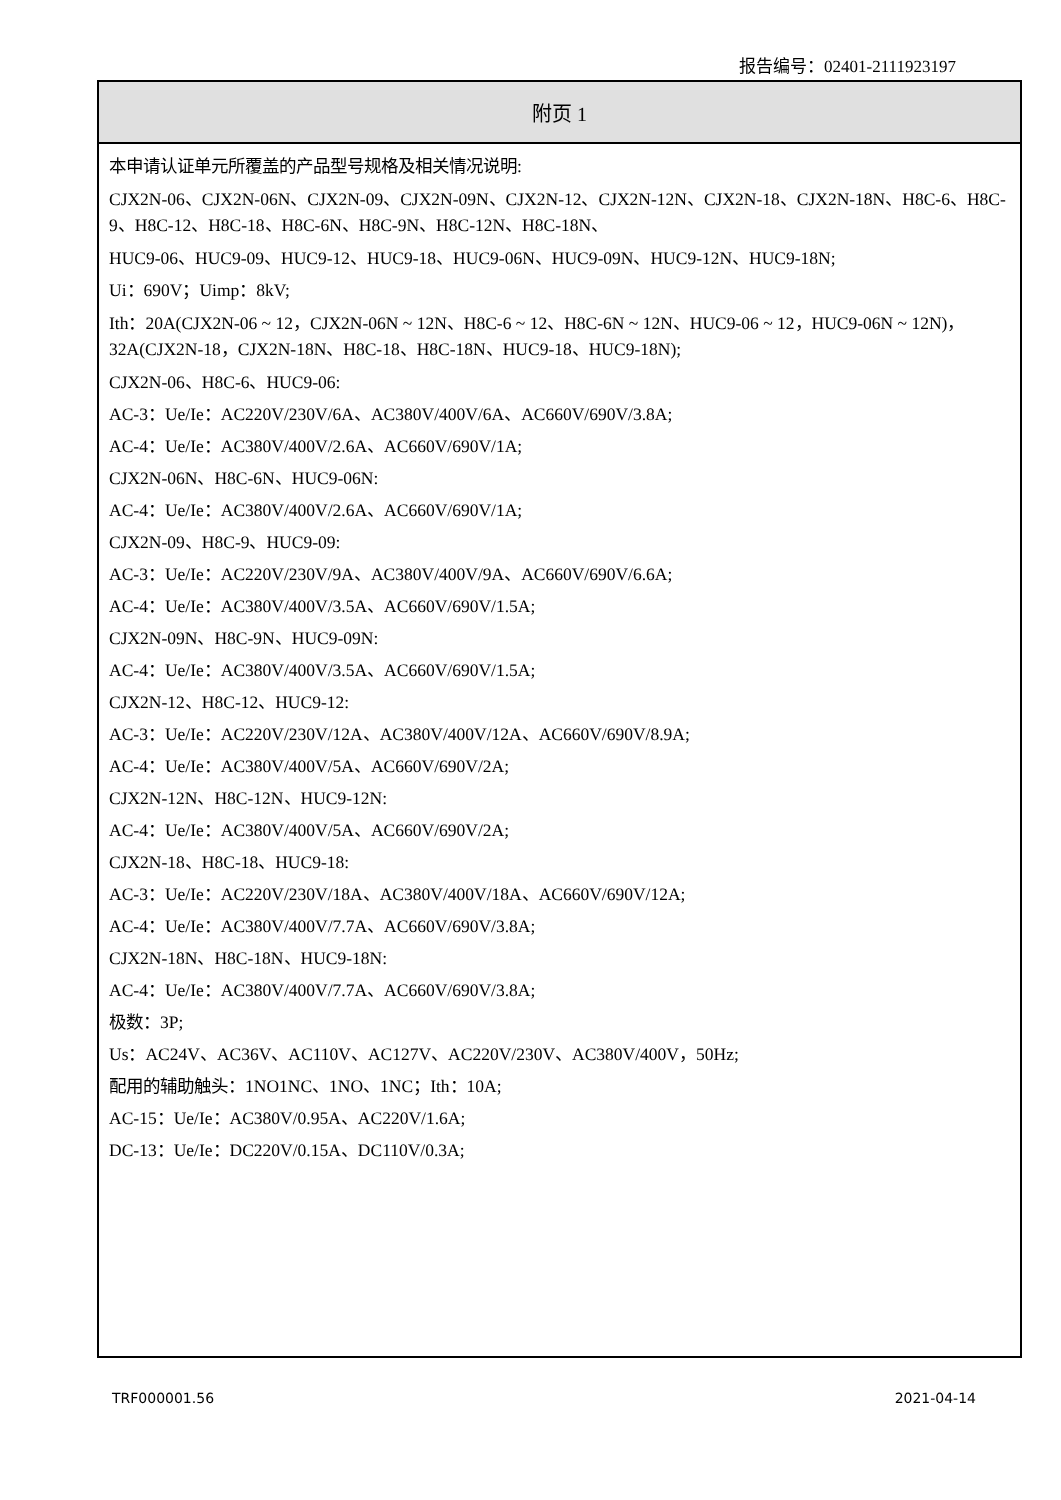报告编号：02401-2111923197
| 附页 1 |
| --- |
| 本申请认证单元所覆盖的产品型号规格及相关情况说明: CJX2N-06、CJX2N-06N、CJX2N-09、CJX2N-09N、CJX2N-12、CJX2N-12N、CJX2N-18、CJX2N-18N、H8C-6、H8C-9、H8C-12、H8C-18、H8C-6N、H8C-9N、H8C-12N、H8C-18N、 HUC9-06、HUC9-09、HUC9-12、HUC9-18、HUC9-06N、HUC9-09N、HUC9-12N、HUC9-18N; Ui：690V；Uimp：8kV; Ith：20A(CJX2N-06 ~ 12，CJX2N-06N ~ 12N、H8C-6 ~ 12、H8C-6N ~ 12N、HUC9-06 ~ 12，HUC9-06N ~ 12N)，32A(CJX2N-18，CJX2N-18N、H8C-18、H8C-18N、HUC9-18、HUC9-18N); CJX2N-06、H8C-6、HUC9-06: AC-3：Ue/Ie：AC220V/230V/6A、AC380V/400V/6A、AC660V/690V/3.8A; AC-4：Ue/Ie：AC380V/400V/2.6A、AC660V/690V/1A; CJX2N-06N、H8C-6N、HUC9-06N: AC-4：Ue/Ie：AC380V/400V/2.6A、AC660V/690V/1A; CJX2N-09、H8C-9、HUC9-09: AC-3：Ue/Ie：AC220V/230V/9A、AC380V/400V/9A、AC660V/690V/6.6A; AC-4：Ue/Ie：AC380V/400V/3.5A、AC660V/690V/1.5A; CJX2N-09N、H8C-9N、HUC9-09N: AC-4：Ue/Ie：AC380V/400V/3.5A、AC660V/690V/1.5A; CJX2N-12、H8C-12、HUC9-12: AC-3：Ue/Ie：AC220V/230V/12A、AC380V/400V/12A、AC660V/690V/8.9A; AC-4：Ue/Ie：AC380V/400V/5A、AC660V/690V/2A; CJX2N-12N、H8C-12N、HUC9-12N: AC-4：Ue/Ie：AC380V/400V/5A、AC660V/690V/2A; CJX2N-18、H8C-18、HUC9-18: AC-3：Ue/Ie：AC220V/230V/18A、AC380V/400V/18A、AC660V/690V/12A; AC-4：Ue/Ie：AC380V/400V/7.7A、AC660V/690V/3.8A; CJX2N-18N、H8C-18N、HUC9-18N: AC-4：Ue/Ie：AC380V/400V/7.7A、AC660V/690V/3.8A; 极数：3P; Us：AC24V、AC36V、AC110V、AC127V、AC220V/230V、AC380V/400V，50Hz; 配用的辅助触头：1NO1NC、1NO、1NC；Ith：10A; AC-15：Ue/Ie：AC380V/0.95A、AC220V/1.6A; DC-13：Ue/Ie：DC220V/0.15A、DC110V/0.3A; |
TRF000001.56 2021-04-14